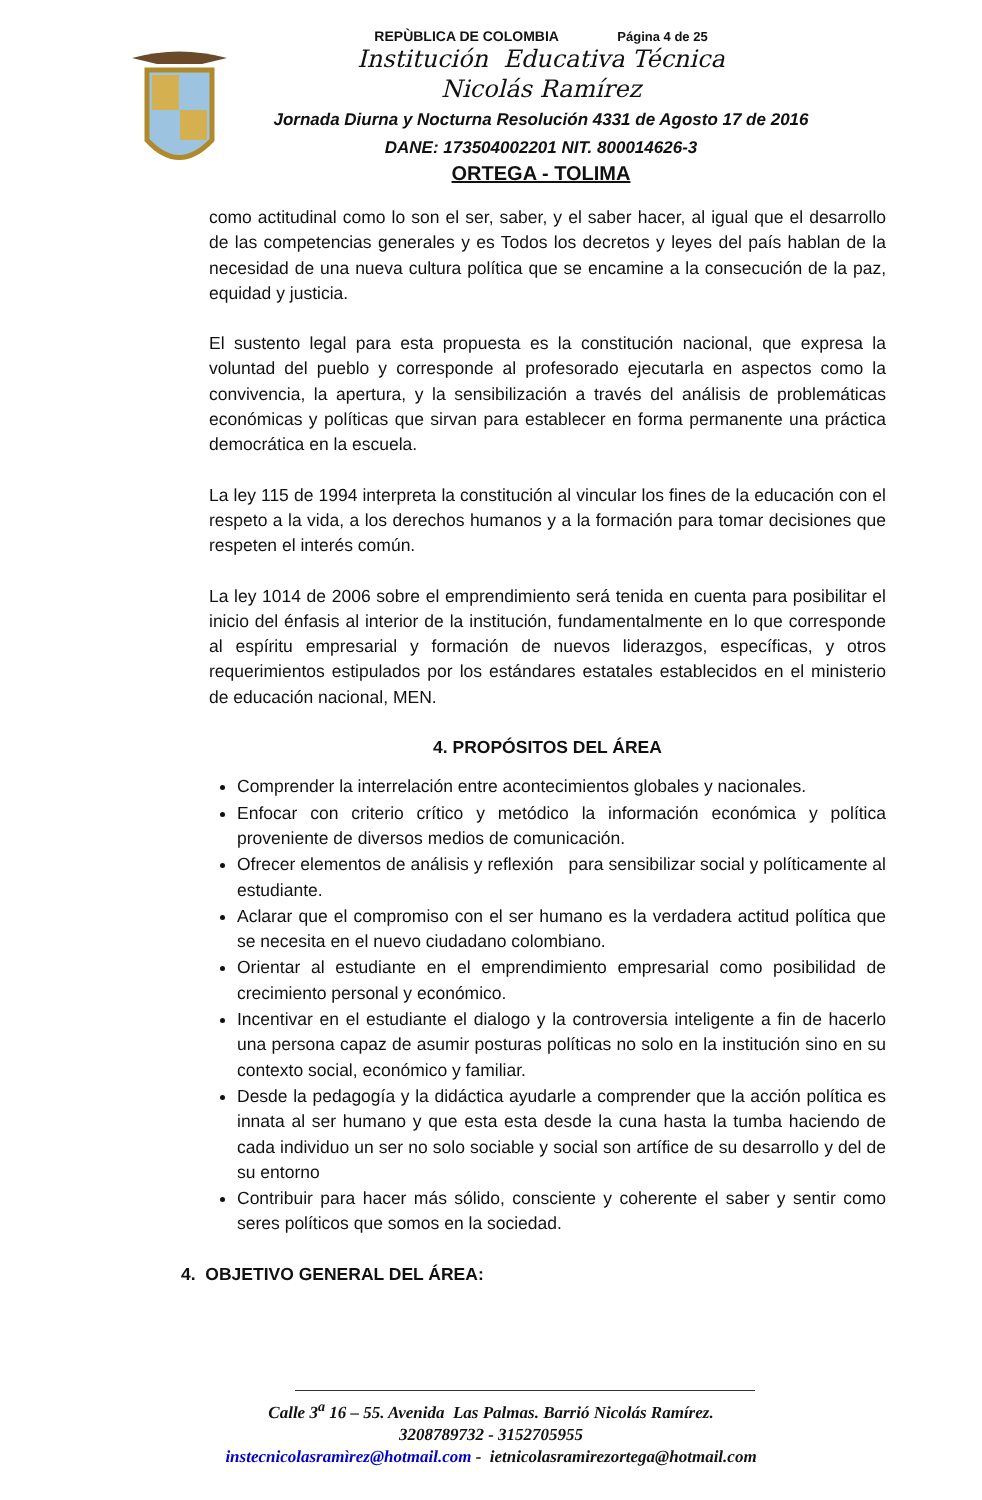REPÙBLICA DE COLOMBIA Página 4 de 25
Institución Educativa Técnica
Nicolás Ramírez
Jornada Diurna y Nocturna Resolución 4331 de Agosto 17 de 2016
DANE: 173504002201 NIT. 800014626-3
ORTEGA - TOLIMA
como actitudinal como lo son el ser, saber, y el saber hacer, al igual que el desarrollo de las competencias generales y es Todos los decretos y leyes del país hablan de la necesidad de una nueva cultura política que se encamine a la consecución de la paz, equidad y justicia.
El sustento legal para esta propuesta es la constitución nacional, que expresa la voluntad del pueblo y corresponde al profesorado ejecutarla en aspectos como la convivencia, la apertura, y la sensibilización a través del análisis de problemáticas económicas y políticas que sirvan para establecer en forma permanente una práctica democrática en la escuela.
La ley 115 de 1994 interpreta la constitución al vincular los fines de la educación con el respeto a la vida, a los derechos humanos y a la formación para tomar decisiones que respeten el interés común.
La ley 1014 de 2006 sobre el emprendimiento será tenida en cuenta para posibilitar el inicio del énfasis al interior de la institución, fundamentalmente en lo que corresponde al espíritu empresarial y formación de nuevos liderazgos, específicas, y otros requerimientos estipulados por los estándares estatales establecidos en el ministerio de educación nacional, MEN.
4. PROPÓSITOS DEL ÁREA
Comprender la interrelación entre acontecimientos globales y nacionales.
Enfocar con criterio crítico y metódico la información económica y política proveniente de diversos medios de comunicación.
Ofrecer elementos de análisis y reflexión para sensibilizar social y políticamente al estudiante.
Aclarar que el compromiso con el ser humano es la verdadera actitud política que se necesita en el nuevo ciudadano colombiano.
Orientar al estudiante en el emprendimiento empresarial como posibilidad de crecimiento personal y económico.
Incentivar en el estudiante el dialogo y la controversia inteligente a fin de hacerlo una persona capaz de asumir posturas políticas no solo en la institución sino en su contexto social, económico y familiar.
Desde la pedagogía y la didáctica ayudarle a comprender que la acción política es innata al ser humano y que esta esta desde la cuna hasta la tumba haciendo de cada individuo un ser no solo sociable y social son artífice de su desarrollo y del de su entorno
Contribuir para hacer más sólido, consciente y coherente el saber y sentir como seres políticos que somos en la sociedad.
4. OBJETIVO GENERAL DEL ÁREA:
Calle 3<sup>a</sup> 16 – 55. Avenida Las Palmas. Barrió Nicolás Ramírez.
3208789732 - 3152705955
instecnicolasramìrez@hotmail.com - ietnicolasramirezortega@hotmail.com